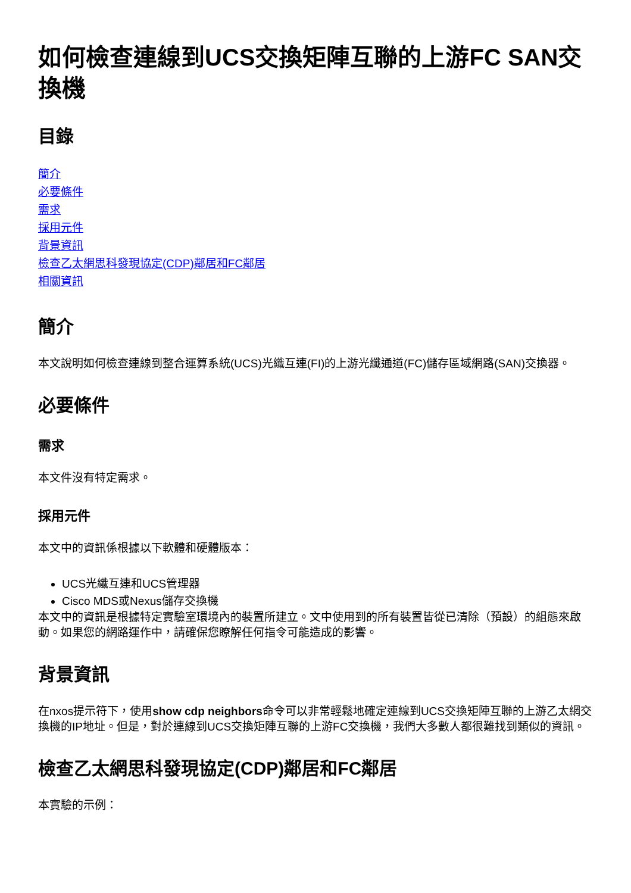如何檢查連線到UCS交換矩陣互聯的上游FC SAN交換機
目錄
簡介
必要條件
需求
採用元件
背景資訊
檢查乙太網思科發現協定(CDP)鄰居和FC鄰居
相關資訊
簡介
本文說明如何檢查連線到整合運算系統(UCS)光纖互連(FI)的上游光纖通道(FC)儲存區域網路(SAN)交換器。
必要條件
需求
本文件沒有特定需求。
採用元件
本文中的資訊係根據以下軟體和硬體版本：
UCS光纖互連和UCS管理器
Cisco MDS或Nexus儲存交換機
本文中的資訊是根據特定實驗室環境內的裝置所建立。文中使用到的所有裝置皆從已清除（預設）的組態來啟動。如果您的網路運作中，請確保您瞭解任何指令可能造成的影響。
背景資訊
在nxos提示符下，使用show cdp neighbors命令可以非常輕鬆地確定連線到UCS交換矩陣互聯的上游乙太網交換機的IP地址。但是，對於連線到UCS交換矩陣互聯的上游FC交換機，我們大多數人都很難找到類似的資訊。
檢查乙太網思科發現協定(CDP)鄰居和FC鄰居
本實驗的示例：